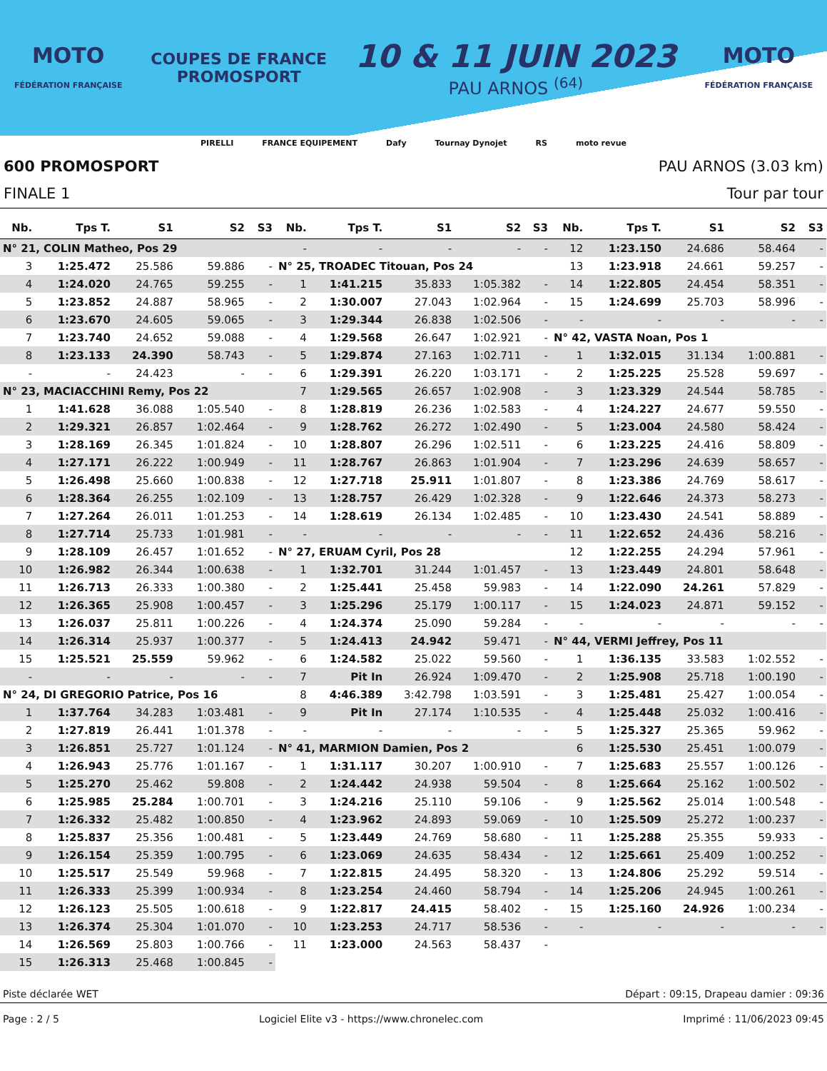MOTO
FÉDÉRATION FRANÇAISE
COUPES DE FRANCE
PROMOSPORT
10 & 11 JUIN 2023
PAU ARNOS <sup>(64)</sup>
MOTO
FÉDÉRATION FRANÇAISE
PIRELLI FRANCE EQUIPEMENT Dafy Tournay Dynojet RS moto revue
600 PROMOSPORT PAU ARNOS (3.03 km)
FINALE 1 Tour par tour
| Nb. | Tps T. | S1 | S2 | S3 |
| --- | --- | --- | --- | --- |
| N° 21, COLIN Matheo, Pos 29 | | | | |
| 3 | 1:25.472 | 25.586 | 59.886 | - |
| 4 | 1:24.020 | 24.765 | 59.255 | - |
| 5 | 1:23.852 | 24.887 | 58.965 | - |
| 6 | 1:23.670 | 24.605 | 59.065 | - |
| 7 | 1:23.740 | 24.652 | 59.088 | - |
| 8 | 1:23.133 | 24.390 | 58.743 | - |
| - | - | 24.423 | - | - |
| N° 23, MACIACCHINI Remy, Pos 22 | | | | |
| 1 | 1:41.628 | 36.088 | 1:05.540 | - |
| 2 | 1:29.321 | 26.857 | 1:02.464 | - |
| 3 | 1:28.169 | 26.345 | 1:01.824 | - |
| 4 | 1:27.171 | 26.222 | 1:00.949 | - |
| 5 | 1:26.498 | 25.660 | 1:00.838 | - |
| 6 | 1:28.364 | 26.255 | 1:02.109 | - |
| 7 | 1:27.264 | 26.011 | 1:01.253 | - |
| 8 | 1:27.714 | 25.733 | 1:01.981 | - |
| 9 | 1:28.109 | 26.457 | 1:01.652 | - |
| 10 | 1:26.982 | 26.344 | 1:00.638 | - |
| 11 | 1:26.713 | 26.333 | 1:00.380 | - |
| 12 | 1:26.365 | 25.908 | 1:00.457 | - |
| 13 | 1:26.037 | 25.811 | 1:00.226 | - |
| 14 | 1:26.314 | 25.937 | 1:00.377 | - |
| 15 | 1:25.521 | 25.559 | 59.962 | - |
| - | - | - | - | - |
| N° 24, DI GREGORIO Patrice, Pos 16 | | | | |
| 1 | 1:37.764 | 34.283 | 1:03.481 | - |
| 2 | 1:27.819 | 26.441 | 1:01.378 | - |
| 3 | 1:26.851 | 25.727 | 1:01.124 | - |
| 4 | 1:26.943 | 25.776 | 1:01.167 | - |
| 5 | 1:25.270 | 25.462 | 59.808 | - |
| 6 | 1:25.985 | 25.284 | 1:00.701 | - |
| 7 | 1:26.332 | 25.482 | 1:00.850 | - |
| 8 | 1:25.837 | 25.356 | 1:00.481 | - |
| 9 | 1:26.154 | 25.359 | 1:00.795 | - |
| 10 | 1:25.517 | 25.549 | 59.968 | - |
| 11 | 1:26.333 | 25.399 | 1:00.934 | - |
| 12 | 1:26.123 | 25.505 | 1:00.618 | - |
| 13 | 1:26.374 | 25.304 | 1:01.070 | - |
| 14 | 1:26.569 | 25.803 | 1:00.766 | - |
| 15 | 1:26.313 | 25.468 | 1:00.845 | - |
| Nb. | Tps T. | S1 | S2 | S3 |
| --- | --- | --- | --- | --- |
| - | - | - | - | - |
| N° 25, TROADEC Titouan, Pos 24 | | | | |
| 1 | 1:41.215 | 35.833 | 1:05.382 | - |
| 2 | 1:30.007 | 27.043 | 1:02.964 | - |
| 3 | 1:29.344 | 26.838 | 1:02.506 | - |
| 4 | 1:29.568 | 26.647 | 1:02.921 | - |
| 5 | 1:29.874 | 27.163 | 1:02.711 | - |
| 6 | 1:29.391 | 26.220 | 1:03.171 | - |
| 7 | 1:29.565 | 26.657 | 1:02.908 | - |
| 8 | 1:28.819 | 26.236 | 1:02.583 | - |
| 9 | 1:28.762 | 26.272 | 1:02.490 | - |
| 10 | 1:28.807 | 26.296 | 1:02.511 | - |
| 11 | 1:28.767 | 26.863 | 1:01.904 | - |
| 12 | 1:27.718 | 25.911 | 1:01.807 | - |
| 13 | 1:28.757 | 26.429 | 1:02.328 | - |
| 14 | 1:28.619 | 26.134 | 1:02.485 | - |
| - | - | - | - | - |
| N° 27, ERUAM Cyril, Pos 28 | | | | |
| 1 | 1:32.701 | 31.244 | 1:01.457 | - |
| 2 | 1:25.441 | 25.458 | 59.983 | - |
| 3 | 1:25.296 | 25.179 | 1:00.117 | - |
| 4 | 1:24.374 | 25.090 | 59.284 | - |
| 5 | 1:24.413 | 24.942 | 59.471 | - |
| 6 | 1:24.582 | 25.022 | 59.560 | - |
| 7 | Pit In | 26.924 | 1:09.470 | - |
| 8 | 4:46.389 | 3:42.798 | 1:03.591 | - |
| 9 | Pit In | 27.174 | 1:10.535 | - |
| - | - | - | - | - |
| N° 41, MARMION Damien, Pos 2 | | | | |
| 1 | 1:31.117 | 30.207 | 1:00.910 | - |
| 2 | 1:24.442 | 24.938 | 59.504 | - |
| 3 | 1:24.216 | 25.110 | 59.106 | - |
| 4 | 1:23.962 | 24.893 | 59.069 | - |
| 5 | 1:23.449 | 24.769 | 58.680 | - |
| 6 | 1:23.069 | 24.635 | 58.434 | - |
| 7 | 1:22.815 | 24.495 | 58.320 | - |
| 8 | 1:23.254 | 24.460 | 58.794 | - |
| 9 | 1:22.817 | 24.415 | 58.402 | - |
| 10 | 1:23.253 | 24.717 | 58.536 | - |
| 11 | 1:23.000 | 24.563 | 58.437 | - |
| Nb. | Tps T. | S1 | S2 | S3 |
| --- | --- | --- | --- | --- |
| 12 | 1:23.150 | 24.686 | 58.464 | - |
| 13 | 1:23.918 | 24.661 | 59.257 | - |
| 14 | 1:22.805 | 24.454 | 58.351 | - |
| 15 | 1:24.699 | 25.703 | 58.996 | - |
| - | - | - | - | - |
| N° 42, VASTA Noan, Pos 1 | | | | |
| 1 | 1:32.015 | 31.134 | 1:00.881 | - |
| 2 | 1:25.225 | 25.528 | 59.697 | - |
| 3 | 1:23.329 | 24.544 | 58.785 | - |
| 4 | 1:24.227 | 24.677 | 59.550 | - |
| 5 | 1:23.004 | 24.580 | 58.424 | - |
| 6 | 1:23.225 | 24.416 | 58.809 | - |
| 7 | 1:23.296 | 24.639 | 58.657 | - |
| 8 | 1:23.386 | 24.769 | 58.617 | - |
| 9 | 1:22.646 | 24.373 | 58.273 | - |
| 10 | 1:23.430 | 24.541 | 58.889 | - |
| 11 | 1:22.652 | 24.436 | 58.216 | - |
| 12 | 1:22.255 | 24.294 | 57.961 | - |
| 13 | 1:23.449 | 24.801 | 58.648 | - |
| 14 | 1:22.090 | 24.261 | 57.829 | - |
| 15 | 1:24.023 | 24.871 | 59.152 | - |
| - | - | - | - | - |
| N° 44, VERMI Jeffrey, Pos 11 | | | | |
| 1 | 1:36.135 | 33.583 | 1:02.552 | - |
| 2 | 1:25.908 | 25.718 | 1:00.190 | - |
| 3 | 1:25.481 | 25.427 | 1:00.054 | - |
| 4 | 1:25.448 | 25.032 | 1:00.416 | - |
| 5 | 1:25.327 | 25.365 | 59.962 | - |
| 6 | 1:25.530 | 25.451 | 1:00.079 | - |
| 7 | 1:25.683 | 25.557 | 1:00.126 | - |
| 8 | 1:25.664 | 25.162 | 1:00.502 | - |
| 9 | 1:25.562 | 25.014 | 1:00.548 | - |
| 10 | 1:25.509 | 25.272 | 1:00.237 | - |
| 11 | 1:25.288 | 25.355 | 59.933 | - |
| 12 | 1:25.661 | 25.409 | 1:00.252 | - |
| 13 | 1:24.806 | 25.292 | 59.514 | - |
| 14 | 1:25.206 | 24.945 | 1:00.261 | - |
| 15 | 1:25.160 | 24.926 | 1:00.234 | - |
| - | - | - | - | - |
Piste déclarée WET Départ : 09:15, Drapeau damier : 09:36
Page : 2 / 5 Logiciel Elite v3 - https://www.chronelec.com Imprimé : 11/06/2023 09:45